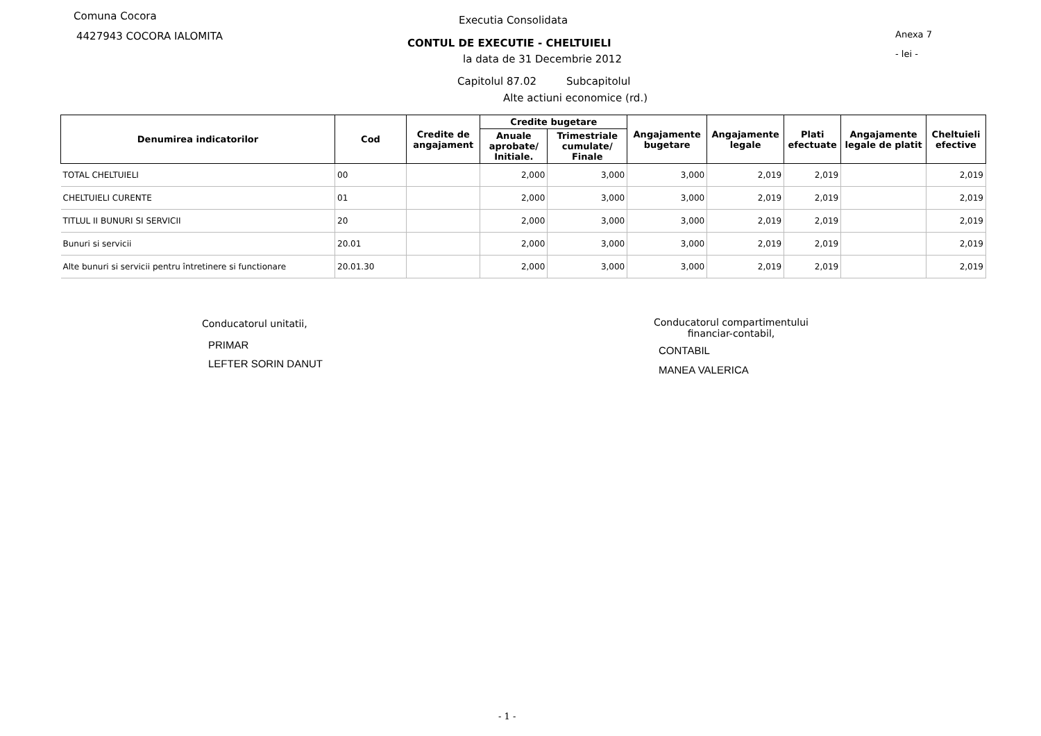Comuna Cocora
4427943 COCORA IALOMITA
Executia Consolidata
Anexa 7
CONTUL DE EXECUTIE - CHELTUIELI
- lei -
la data de 31 Decembrie 2012
Capitolul 87.02 Subcapitolul
Alte actiuni economice (rd.)
| Denumirea indicatorilor | Cod | Credite de angajament | Credite bugetare | | Angajamente bugetare | Angajamente legale | Plati efectuate | Angajamente legale de platit | Cheltuieli efective |
| --- | --- | --- | --- | --- | --- | --- | --- | --- | --- |
| | | | Anuale aprobate/ Initiale. | Trimestriale cumulate/ Finale | | | | | |
| TOTAL CHELTUIELI | 00 | | 2,000 | 3,000 | 3,000 | 2,019 | 2,019 | | 2,019 |
| CHELTUIELI CURENTE | 01 | | 2,000 | 3,000 | 3,000 | 2,019 | 2,019 | | 2,019 |
| TITLUL II BUNURI SI SERVICII | 20 | | 2,000 | 3,000 | 3,000 | 2,019 | 2,019 | | 2,019 |
| Bunuri si servicii | 20.01 | | 2,000 | 3,000 | 3,000 | 2,019 | 2,019 | | 2,019 |
| Alte bunuri si servicii pentru întretinere si functionare | 20.01.30 | | 2,000 | 3,000 | 3,000 | 2,019 | 2,019 | | 2,019 |
Conducatorul unitatii,
PRIMAR
LEFTER SORIN DANUT
Conducatorul compartimentului
financiar-contabil,
CONTABIL
MANEA VALERICA
- 1 -